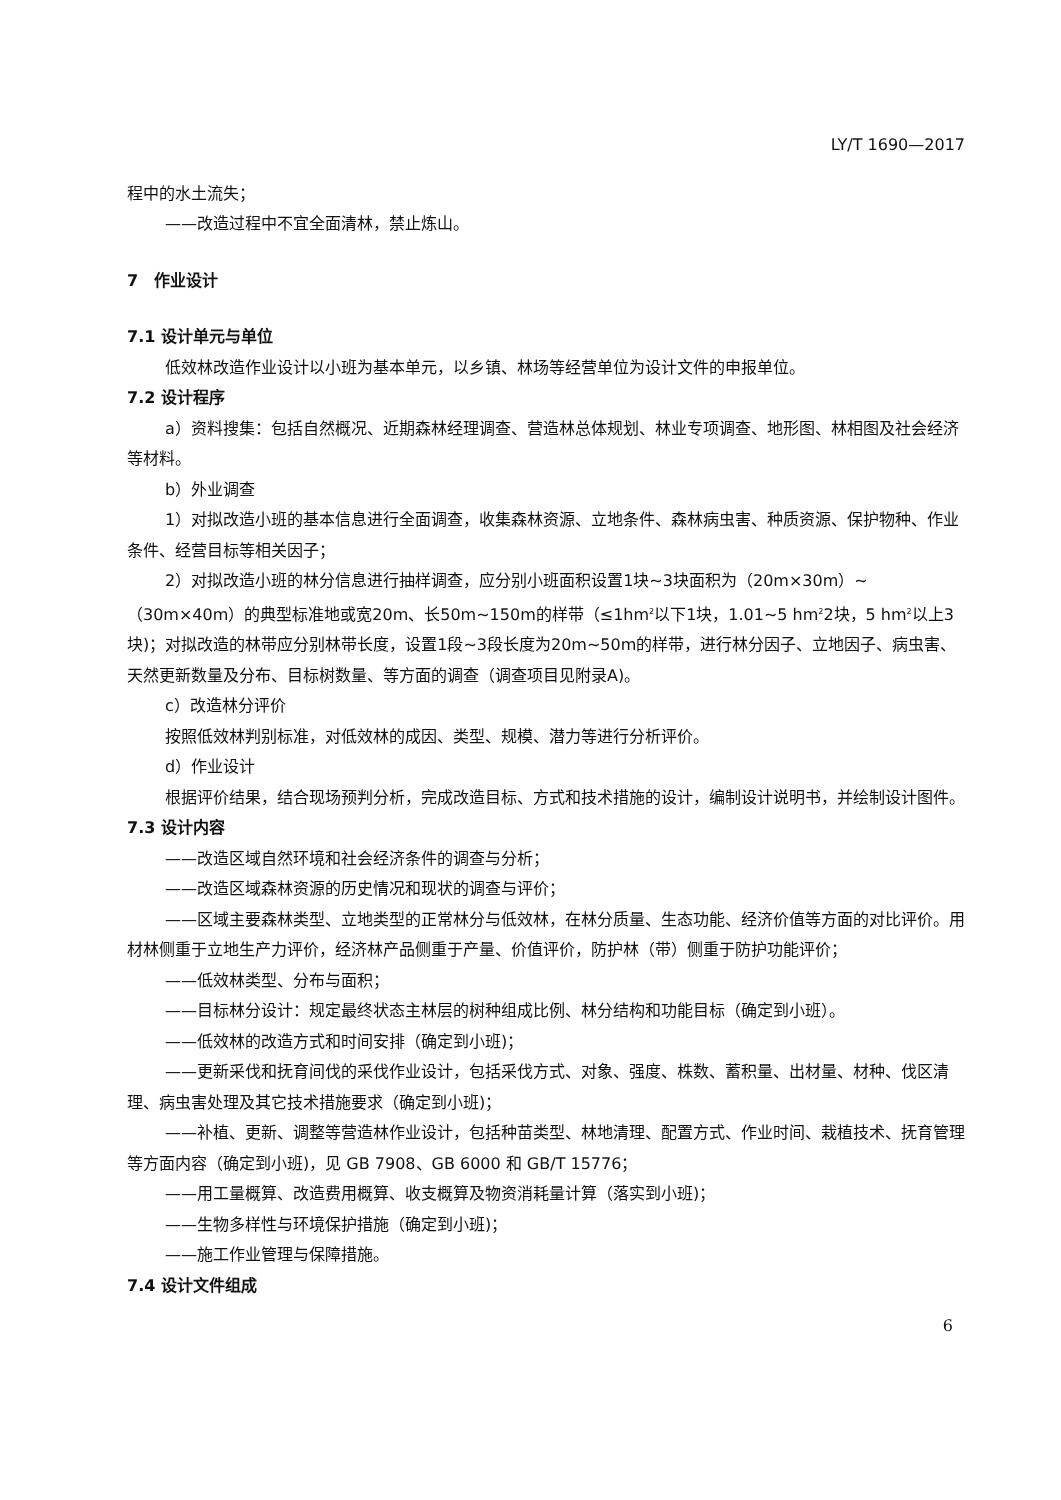LY/T 1690—2017
程中的水土流失；
——改造过程中不宜全面清林，禁止炼山。
7　作业设计
7.1 设计单元与单位
低效林改造作业设计以小班为基本单元，以乡镇、林场等经营单位为设计文件的申报单位。
7.2 设计程序
a）资料搜集：包括自然概况、近期森林经理调查、营造林总体规划、林业专项调查、地形图、林相图及社会经济等材料。
b）外业调查
1）对拟改造小班的基本信息进行全面调查，收集森林资源、立地条件、森林病虫害、种质资源、保护物种、作业条件、经营目标等相关因子；
2）对拟改造小班的林分信息进行抽样调查，应分别小班面积设置1块~3块面积为（20m×30m）~（30m×40m）的典型标准地或宽20m、长50m~150m的样带（≤1hm<sup>2</sup>以下1块，1.01~5 hm<sup>2</sup>2块，5 hm<sup>2</sup>以上3块)；对拟改造的林带应分别林带长度，设置1段~3段长度为20m~50m的样带，进行林分因子、立地因子、病虫害、天然更新数量及分布、目标树数量、等方面的调查（调查项目见附录A)。
c）改造林分评价
按照低效林判别标准，对低效林的成因、类型、规模、潜力等进行分析评价。
d）作业设计
根据评价结果，结合现场预判分析，完成改造目标、方式和技术措施的设计，编制设计说明书，并绘制设计图件。
7.3 设计内容
——改造区域自然环境和社会经济条件的调查与分析；
——改造区域森林资源的历史情况和现状的调查与评价；
——区域主要森林类型、立地类型的正常林分与低效林，在林分质量、生态功能、经济价值等方面的对比评价。用材林侧重于立地生产力评价，经济林产品侧重于产量、价值评价，防护林（带）侧重于防护功能评价；
——低效林类型、分布与面积；
——目标林分设计：规定最终状态主林层的树种组成比例、林分结构和功能目标（确定到小班）。
——低效林的改造方式和时间安排（确定到小班)；
——更新采伐和抚育间伐的采伐作业设计，包括采伐方式、对象、强度、株数、蓄积量、出材量、材种、伐区清理、病虫害处理及其它技术措施要求（确定到小班)；
——补植、更新、调整等营造林作业设计，包括种苗类型、林地清理、配置方式、作业时间、栽植技术、抚育管理等方面内容（确定到小班)，见 GB 7908、GB 6000 和 GB/T 15776；
——用工量概算、改造费用概算、收支概算及物资消耗量计算（落实到小班)；
——生物多样性与环境保护措施（确定到小班)；
——施工作业管理与保障措施。
7.4 设计文件组成
6